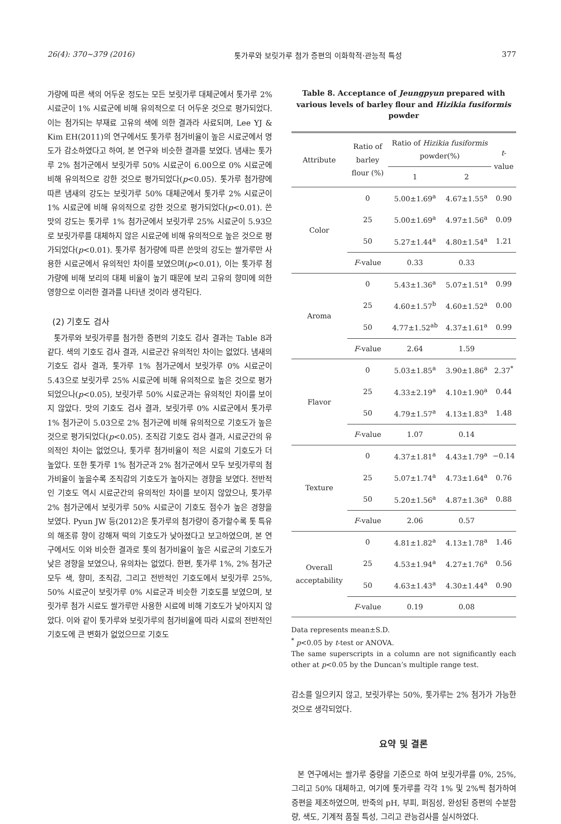26(4): 370~379 (2016) 톳가루와 보릿가루 첨가 증편의 이화학적·관능적 특성 377
가량에 따른 색의 어두운 정도는 모든 보릿가루 대체군에서 톳가루 2% 시료군이 1% 시료군에 비해 유의적으로 더 어두운 것으로 평가되었다. 이는 첨가되는 부재료 고유의 색에 의한 결과라 사료되며, Lee YJ & Kim EH(2011)의 연구에서도 톳가루 첨가비율이 높은 시료군에서 명도가 감소하였다고 하여, 본 연구와 비슷한 결과를 보였다. 냄새는 톳가루 2% 첨가군에서 보릿가루 50% 시료군이 6.00으로 0% 시료군에 비해 유의적으로 강한 것으로 평가되었다(p<0.05). 톳가루 첨가량에 따른 냄새의 강도는 보릿가루 50% 대체군에서 톳가루 2% 시료군이 1% 시료군에 비해 유의적으로 강한 것으로 평가되었다(p<0.01). 쓴맛의 강도는 톳가루 1% 첨가군에서 보릿가루 25% 시료군이 5.93으로 보릿가루를 대체하지 않은 시료군에 비해 유의적으로 높은 것으로 평가되었다(p<0.01). 톳가루 첨가량에 따른 쓴맛의 강도는 쌀가루만 사용한 시료군에서 유의적인 차이를 보였으며(p<0.01), 이는 톳가루 첨가량에 비해 보리의 대체 비율이 높기 때문에 보리 고유의 향미에 의한 영향으로 이러한 결과를 나타낸 것이라 생각된다.
(2) 기호도 검사
톳가루와 보릿가루를 첨가한 증편의 기호도 검사 결과는 Table 8과 같다. 색의 기호도 검사 결과, 시료군간 유의적인 차이는 없었다. 냄새의 기호도 검사 결과, 톳가루 1% 첨가군에서 보릿가루 0% 시료군이 5.43으로 보릿가루 25% 시료군에 비해 유의적으로 높은 것으로 평가되었으나(p<0.05), 보릿가루 50% 시료군과는 유의적인 차이를 보이지 않았다. 맛의 기호도 검사 결과, 보릿가루 0% 시료군에서 톳가루 1% 첨가군이 5.03으로 2% 첨가군에 비해 유의적으로 기호도가 높은 것으로 평가되었다(p<0.05). 조직감 기호도 검사 결과, 시료군간의 유의적인 차이는 없었으나, 톳가루 첨가비율이 적은 시료의 기호도가 더 높았다. 또한 톳가루 1% 첨가군과 2% 첨가군에서 모두 보릿가루의 첨가비율이 높을수록 조직감의 기호도가 높아지는 경향을 보였다. 전반적인 기호도 역시 시료군간의 유의적인 차이를 보이지 않았으나, 톳가루 2% 첨가군에서 보릿가루 50% 시료군이 기호도 점수가 높은 경향을 보였다. Pyun JW 등(2012)은 톳가루의 첨가량이 증가할수록 톳 특유의 해조류 향이 강해져 떡의 기호도가 낮아졌다고 보고하였으며, 본 연구에서도 이와 비슷한 결과로 톳의 첨가비율이 높은 시료군의 기호도가 낮은 경향을 보였으나, 유의차는 없었다. 한편, 톳가루 1%, 2% 첨가군 모두 색, 향미, 조직감, 그리고 전반적인 기호도에서 보릿가루 25%, 50% 시료군이 보릿가루 0% 시료군과 비슷한 기호도를 보였으며, 보릿가루 첨가 시료도 쌀가루만 사용한 시료에 비해 기호도가 낮아지지 않았다. 이와 같이 톳가루와 보릿가루의 첨가비율에 따라 시료의 전반적인 기호도에 큰 변화가 없었으므로 기호도
Table 8. Acceptance of Jeungpyun prepared with various levels of barley flour and Hizikia fusiformis powder
| Attribute | Ratio of barley flour (%) | Ratio of Hizikia fusiformis powder(%) | | t -value |
| --- | --- | --- | --- | --- |
| | | 1 | 2 | |
| Color | 0 | 5.00±1.69<sup>a</sup> | 4.67±1.55<sup>a</sup> | 0.90 |
| | 25 | 5.00±1.69<sup>a</sup> | 4.97±1.56<sup>a</sup> | 0.09 |
| | 50 | 5.27±1.44<sup>a</sup> | 4.80±1.54<sup>a</sup> | 1.21 |
| | F -value | 0.33 | 0.33 | |
| Aroma | 0 | 5.43±1.36<sup>a</sup> | 5.07±1.51<sup>a</sup> | 0.99 |
| | 25 | 4.60±1.57<sup>b</sup> | 4.60±1.52<sup>a</sup> | 0.00 |
| | 50 | 4.77±1.52<sup>ab</sup> | 4.37±1.61<sup>a</sup> | 0.99 |
| | F -value | 2.64 | 1.59 | |
| Flavor | 0 | 5.03±1.85<sup>a</sup> | 3.90±1.86<sup>a</sup> | 2.37<sup>*</sup> |
| | 25 | 4.33±2.19<sup>a</sup> | 4.10±1.90<sup>a</sup> | 0.44 |
| | 50 | 4.79±1.57<sup>a</sup> | 4.13±1.83<sup>a</sup> | 1.48 |
| | F -value | 1.07 | 0.14 | |
| Texture | 0 | 4.37±1.81<sup>a</sup> | 4.43±1.79<sup>a</sup> | −0.14 |
| | 25 | 5.07±1.74<sup>a</sup> | 4.73±1.64<sup>a</sup> | 0.76 |
| | 50 | 5.20±1.56<sup>a</sup> | 4.87±1.36<sup>a</sup> | 0.88 |
| | F -value | 2.06 | 0.57 | |
| Overall acceptability | 0 | 4.81±1.82<sup>a</sup> | 4.13±1.78<sup>a</sup> | 1.46 |
| | 25 | 4.53±1.94<sup>a</sup> | 4.27±1.76<sup>a</sup> | 0.56 |
| | 50 | 4.63±1.43<sup>a</sup> | 4.30±1.44<sup>a</sup> | 0.90 |
| | F -value | 0.19 | 0.08 | |
Data represents mean±S.D.
<sup>*</sup> p<0.05 by t-test or ANOVA.
The same superscripts in a column are not significantly each other at p<0.05 by the Duncan’s multiple range test.
감소를 일으키지 않고, 보릿가루는 50%, 톳가루는 2% 첨가가 가능한 것으로 생각되었다.
요약 및 결론
본 연구에서는 쌀가루 중량을 기준으로 하여 보릿가루를 0%, 25%, 그리고 50% 대체하고, 여기에 톳가루를 각각 1% 및 2%씩 첨가하여 증편을 제조하였으며, 반죽의 pH, 부피, 퍼짐성, 완성된 증편의 수분함량, 색도, 기계적 품질 특성, 그리고 관능검사를 실시하였다.